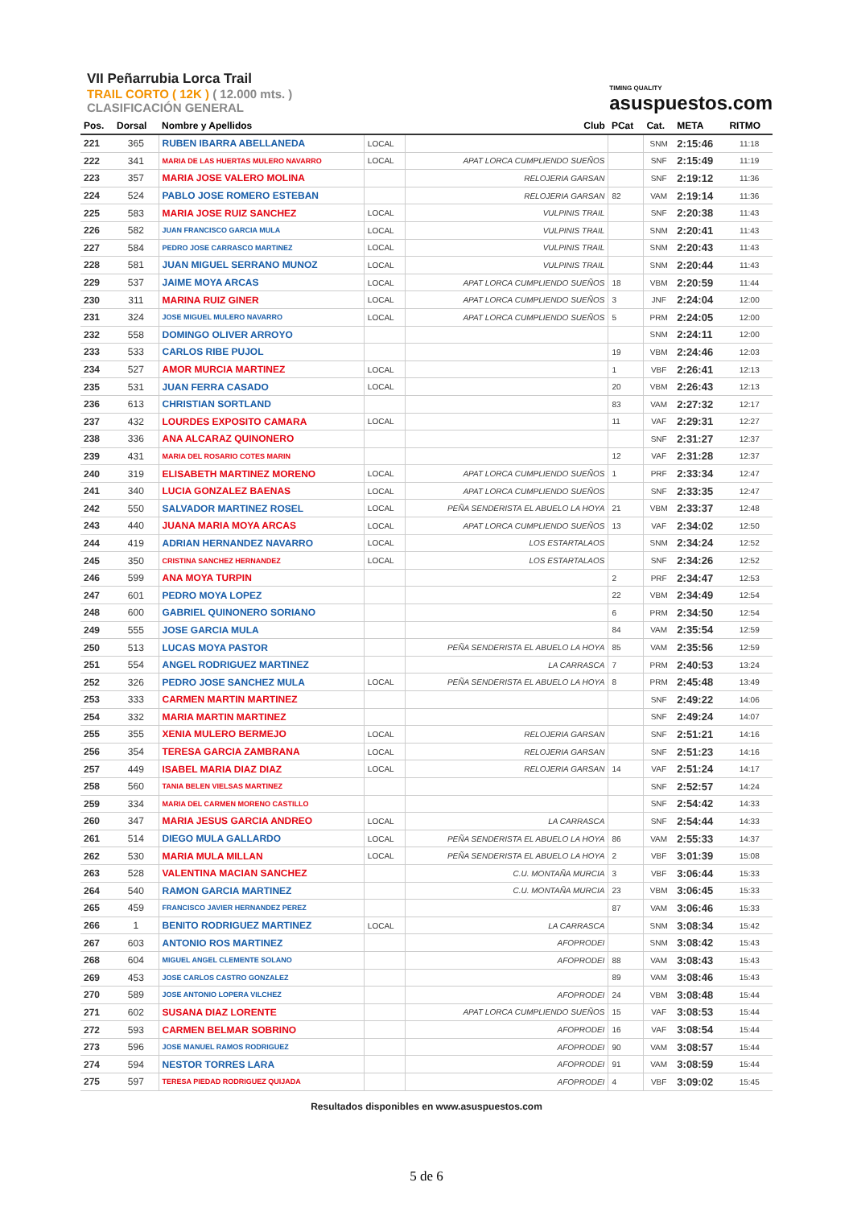VII Peñarrubia Lorca Trail
TRAIL CORTO ( 12K ) ( 12.000 mts. )
CLASIFICACIÓN GENERAL
TIMING QUALITY
asuspuestos.com
| Pos. | Dorsal | Nombre y Apellidos | | Club | PCat | Cat. | META | RITMO |
| --- | --- | --- | --- | --- | --- | --- | --- | --- |
| 221 | 365 | RUBEN IBARRA ABELLANEDA | LOCAL | | | SNM | 2:15:46 | 11:18 |
| 222 | 341 | MARIA DE LAS HUERTAS MULERO NAVARRO | LOCAL | APAT LORCA CUMPLIENDO SUEÑOS | | SNF | 2:15:49 | 11:19 |
| 223 | 357 | MARIA JOSE VALERO MOLINA | | RELOJERIA GARSAN | | SNF | 2:19:12 | 11:36 |
| 224 | 524 | PABLO JOSE ROMERO ESTEBAN | | RELOJERIA GARSAN | 82 | VAM | 2:19:14 | 11:36 |
| 225 | 583 | MARIA JOSE RUIZ SANCHEZ | LOCAL | VULPINIS TRAIL | | SNF | 2:20:38 | 11:43 |
| 226 | 582 | JUAN FRANCISCO GARCIA MULA | LOCAL | VULPINIS TRAIL | | SNM | 2:20:41 | 11:43 |
| 227 | 584 | PEDRO JOSE CARRASCO MARTINEZ | LOCAL | VULPINIS TRAIL | | SNM | 2:20:43 | 11:43 |
| 228 | 581 | JUAN MIGUEL SERRANO MUNOZ | LOCAL | VULPINIS TRAIL | | SNM | 2:20:44 | 11:43 |
| 229 | 537 | JAIME MOYA ARCAS | LOCAL | APAT LORCA CUMPLIENDO SUEÑOS | 18 | VBM | 2:20:59 | 11:44 |
| 230 | 311 | MARINA RUIZ GINER | LOCAL | APAT LORCA CUMPLIENDO SUEÑOS | 3 | JNF | 2:24:04 | 12:00 |
| 231 | 324 | JOSE MIGUEL MULERO NAVARRO | LOCAL | APAT LORCA CUMPLIENDO SUEÑOS | 5 | PRM | 2:24:05 | 12:00 |
| 232 | 558 | DOMINGO OLIVER ARROYO | | | | SNM | 2:24:11 | 12:00 |
| 233 | 533 | CARLOS RIBE PUJOL | | | 19 | VBM | 2:24:46 | 12:03 |
| 234 | 527 | AMOR MURCIA MARTINEZ | LOCAL | | 1 | VBF | 2:26:41 | 12:13 |
| 235 | 531 | JUAN FERRA CASADO | LOCAL | | 20 | VBM | 2:26:43 | 12:13 |
| 236 | 613 | CHRISTIAN SORTLAND | | | 83 | VAM | 2:27:32 | 12:17 |
| 237 | 432 | LOURDES EXPOSITO CAMARA | LOCAL | | 11 | VAF | 2:29:31 | 12:27 |
| 238 | 336 | ANA ALCARAZ QUINONERO | | | | SNF | 2:31:27 | 12:37 |
| 239 | 431 | MARIA DEL ROSARIO COTES MARIN | | | 12 | VAF | 2:31:28 | 12:37 |
| 240 | 319 | ELISABETH MARTINEZ MORENO | LOCAL | APAT LORCA CUMPLIENDO SUEÑOS | 1 | PRF | 2:33:34 | 12:47 |
| 241 | 340 | LUCIA GONZALEZ BAENAS | LOCAL | APAT LORCA CUMPLIENDO SUEÑOS | | SNF | 2:33:35 | 12:47 |
| 242 | 550 | SALVADOR MARTINEZ ROSEL | LOCAL | PEÑA SENDERISTA EL ABUELO LA HOYA | 21 | VBM | 2:33:37 | 12:48 |
| 243 | 440 | JUANA MARIA MOYA ARCAS | LOCAL | APAT LORCA CUMPLIENDO SUEÑOS | 13 | VAF | 2:34:02 | 12:50 |
| 244 | 419 | ADRIAN HERNANDEZ NAVARRO | LOCAL | LOS ESTARTALAOS | | SNM | 2:34:24 | 12:52 |
| 245 | 350 | CRISTINA SANCHEZ HERNANDEZ | LOCAL | LOS ESTARTALAOS | | SNF | 2:34:26 | 12:52 |
| 246 | 599 | ANA MOYA TURPIN | | | 2 | PRF | 2:34:47 | 12:53 |
| 247 | 601 | PEDRO MOYA LOPEZ | | | 22 | VBM | 2:34:49 | 12:54 |
| 248 | 600 | GABRIEL QUINONERO SORIANO | | | 6 | PRM | 2:34:50 | 12:54 |
| 249 | 555 | JOSE GARCIA MULA | | | 84 | VAM | 2:35:54 | 12:59 |
| 250 | 513 | LUCAS MOYA PASTOR | | PEÑA SENDERISTA EL ABUELO LA HOYA | 85 | VAM | 2:35:56 | 12:59 |
| 251 | 554 | ANGEL RODRIGUEZ MARTINEZ | | LA CARRASCA | 7 | PRM | 2:40:53 | 13:24 |
| 252 | 326 | PEDRO JOSE SANCHEZ MULA | LOCAL | PEÑA SENDERISTA EL ABUELO LA HOYA | 8 | PRM | 2:45:48 | 13:49 |
| 253 | 333 | CARMEN MARTIN MARTINEZ | | | | SNF | 2:49:22 | 14:06 |
| 254 | 332 | MARIA MARTIN MARTINEZ | | | | SNF | 2:49:24 | 14:07 |
| 255 | 355 | XENIA MULERO BERMEJO | LOCAL | RELOJERIA GARSAN | | SNF | 2:51:21 | 14:16 |
| 256 | 354 | TERESA GARCIA ZAMBRANA | LOCAL | RELOJERIA GARSAN | | SNF | 2:51:23 | 14:16 |
| 257 | 449 | ISABEL MARIA DIAZ DIAZ | LOCAL | RELOJERIA GARSAN | 14 | VAF | 2:51:24 | 14:17 |
| 258 | 560 | TANIA BELEN VIELSAS MARTINEZ | | | | SNF | 2:52:57 | 14:24 |
| 259 | 334 | MARIA DEL CARMEN MORENO CASTILLO | | | | SNF | 2:54:42 | 14:33 |
| 260 | 347 | MARIA JESUS GARCIA ANDREO | LOCAL | LA CARRASCA | | SNF | 2:54:44 | 14:33 |
| 261 | 514 | DIEGO MULA GALLARDO | LOCAL | PEÑA SENDERISTA EL ABUELO LA HOYA | 86 | VAM | 2:55:33 | 14:37 |
| 262 | 530 | MARIA MULA MILLAN | LOCAL | PEÑA SENDERISTA EL ABUELO LA HOYA | 2 | VBF | 3:01:39 | 15:08 |
| 263 | 528 | VALENTINA MACIAN SANCHEZ | | C.U. MONTAÑA MURCIA | 3 | VBF | 3:06:44 | 15:33 |
| 264 | 540 | RAMON GARCIA MARTINEZ | | C.U. MONTAÑA MURCIA | 23 | VBM | 3:06:45 | 15:33 |
| 265 | 459 | FRANCISCO JAVIER HERNANDEZ PEREZ | | | 87 | VAM | 3:06:46 | 15:33 |
| 266 | 1 | BENITO RODRIGUEZ MARTINEZ | LOCAL | LA CARRASCA | | SNM | 3:08:34 | 15:42 |
| 267 | 603 | ANTONIO ROS MARTINEZ | | AFOPRODEI | | SNM | 3:08:42 | 15:43 |
| 268 | 604 | MIGUEL ANGEL CLEMENTE SOLANO | | AFOPRODEI | 88 | VAM | 3:08:43 | 15:43 |
| 269 | 453 | JOSE CARLOS CASTRO GONZALEZ | | | 89 | VAM | 3:08:46 | 15:43 |
| 270 | 589 | JOSE ANTONIO LOPERA VILCHEZ | | AFOPRODEI | 24 | VBM | 3:08:48 | 15:44 |
| 271 | 602 | SUSANA DIAZ LORENTE | | APAT LORCA CUMPLIENDO SUEÑOS | 15 | VAF | 3:08:53 | 15:44 |
| 272 | 593 | CARMEN BELMAR SOBRINO | | AFOPRODEI | 16 | VAF | 3:08:54 | 15:44 |
| 273 | 596 | JOSE MANUEL RAMOS RODRIGUEZ | | AFOPRODEI | 90 | VAM | 3:08:57 | 15:44 |
| 274 | 594 | NESTOR TORRES LARA | | AFOPRODEI | 91 | VAM | 3:08:59 | 15:44 |
| 275 | 597 | TERESA PIEDAD RODRIGUEZ QUIJADA | | AFOPRODEI | 4 | VBF | 3:09:02 | 15:45 |
Resultados disponibles en www.asuspuestos.com
5 de 6